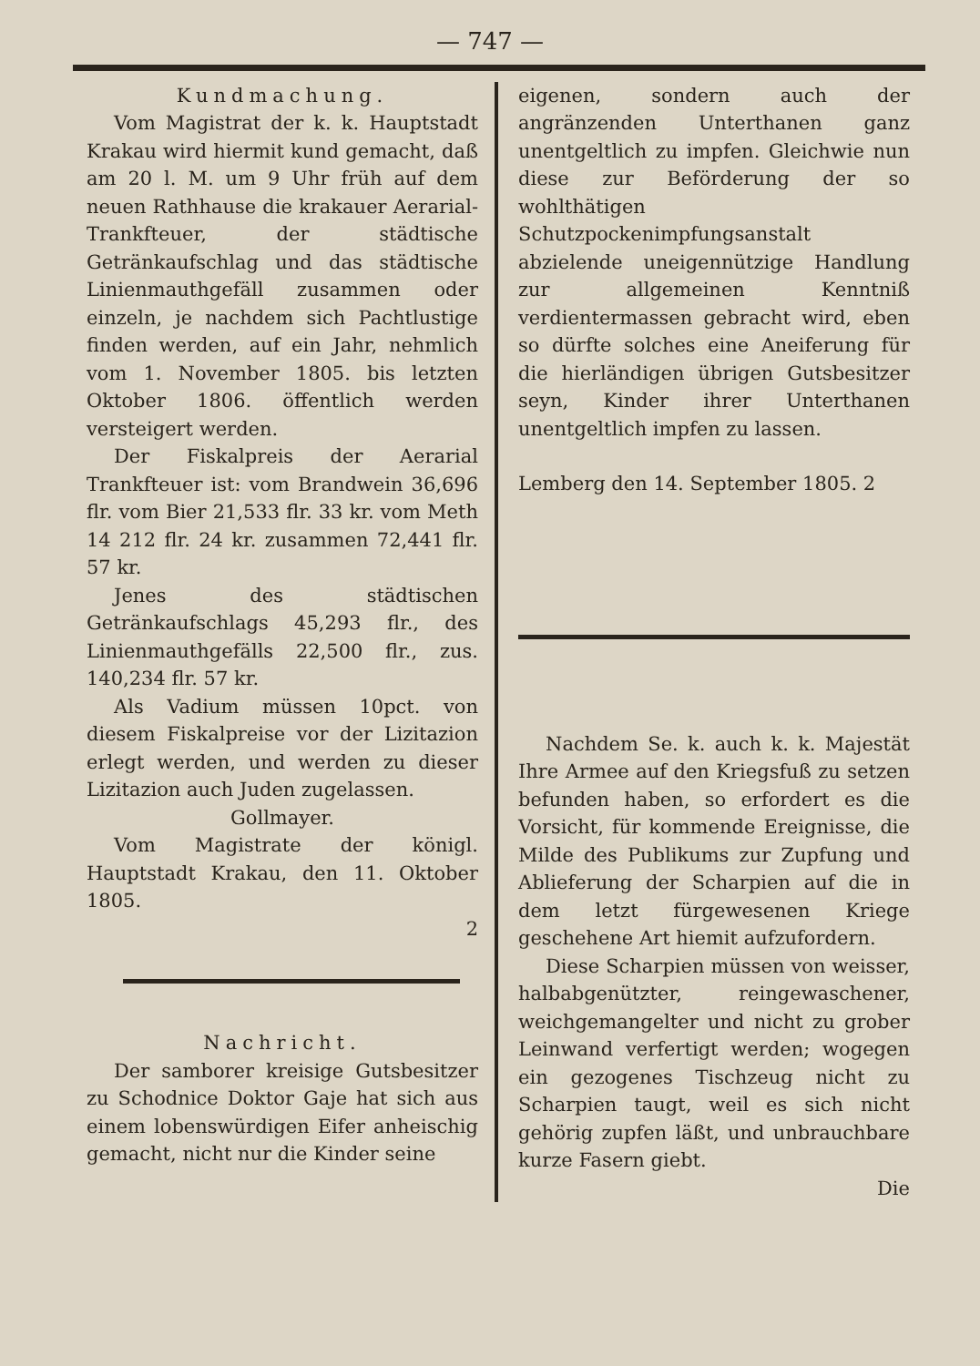— 747 —
Kundmachung.
Vom Magistrat der k. k. Hauptstadt Krakau wird hiermit kund gemacht, daß am 20 l. M. um 9 Uhr früh auf dem neuen Rathhause die krakauer Aerarial-Trankfteuer, der städtische Getränkaufschlag und das städtische Linienmauthgefäll zusammen oder einzeln, je nachdem sich Pachtlustige finden werden, auf ein Jahr, nehmlich vom 1. November 1805. bis letzten Oktober 1806. öffentlich werden versteigert werden.
Der Fiskalpreis der Aerarial Trankfteuer ist: vom Brandwein 36,696 flr. vom Bier 21,533 flr. 33 kr. vom Meth 14 212 flr. 24 kr. zusammen 72,441 flr. 57 kr.
Jenes des städtischen Getränkaufschlags 45,293 flr., des Linienmauthgefälls 22,500 flr., zus. 140,234 flr. 57 kr.
Als Vadium müssen 10pct. von diesem Fiskalpreise vor der Lizitazion erlegt werden, und werden zu dieser Lizitazion auch Juden zugelassen.
Gollmayer.
Vom Magistrate der königl. Hauptstadt Krakau, den 11. Oktober 1805.
2
Nachricht.
Der samborer kreisige Gutsbesitzer zu Schodnice Doktor Gaje hat sich aus einem lobenswürdigen Eifer anheischig gemacht, nicht nur die Kinder seine
eigenen, sondern auch der angränzenden Unterthanen ganz unentgeltlich zu impfen. Gleichwie nun diese zur Beförderung der so wohlthätigen Schutzpockenimpfungsanstalt abzielende uneigennützige Handlung zur allgemeinen Kenntniß verdientermassen gebracht wird, eben so dürfte solches eine Aneiferung für die hierländigen übrigen Gutsbesitzer seyn, Kinder ihrer Unterthanen unentgeltlich impfen zu lassen.
Lemberg den 14. September 1805. 2
Nachdem Se. k. auch k. k. Majestät Ihre Armee auf den Kriegsfuß zu setzen befunden haben, so erfordert es die Vorsicht, für kommende Ereignisse, die Milde des Publikums zur Zupfung und Ablieferung der Scharpien auf die in dem letzt fürgewesenen Kriege geschehene Art hiemit aufzufordern.
Diese Scharpien müssen von weisser, halbabgenützter, reingewaschener, weichgemangelter und nicht zu grober Leinwand verfertigt werden; wogegen ein gezogenes Tischzeug nicht zu Scharpien taugt, weil es sich nicht gehörig zupfen läßt, und unbrauchbare kurze Fasern giebt.
Die